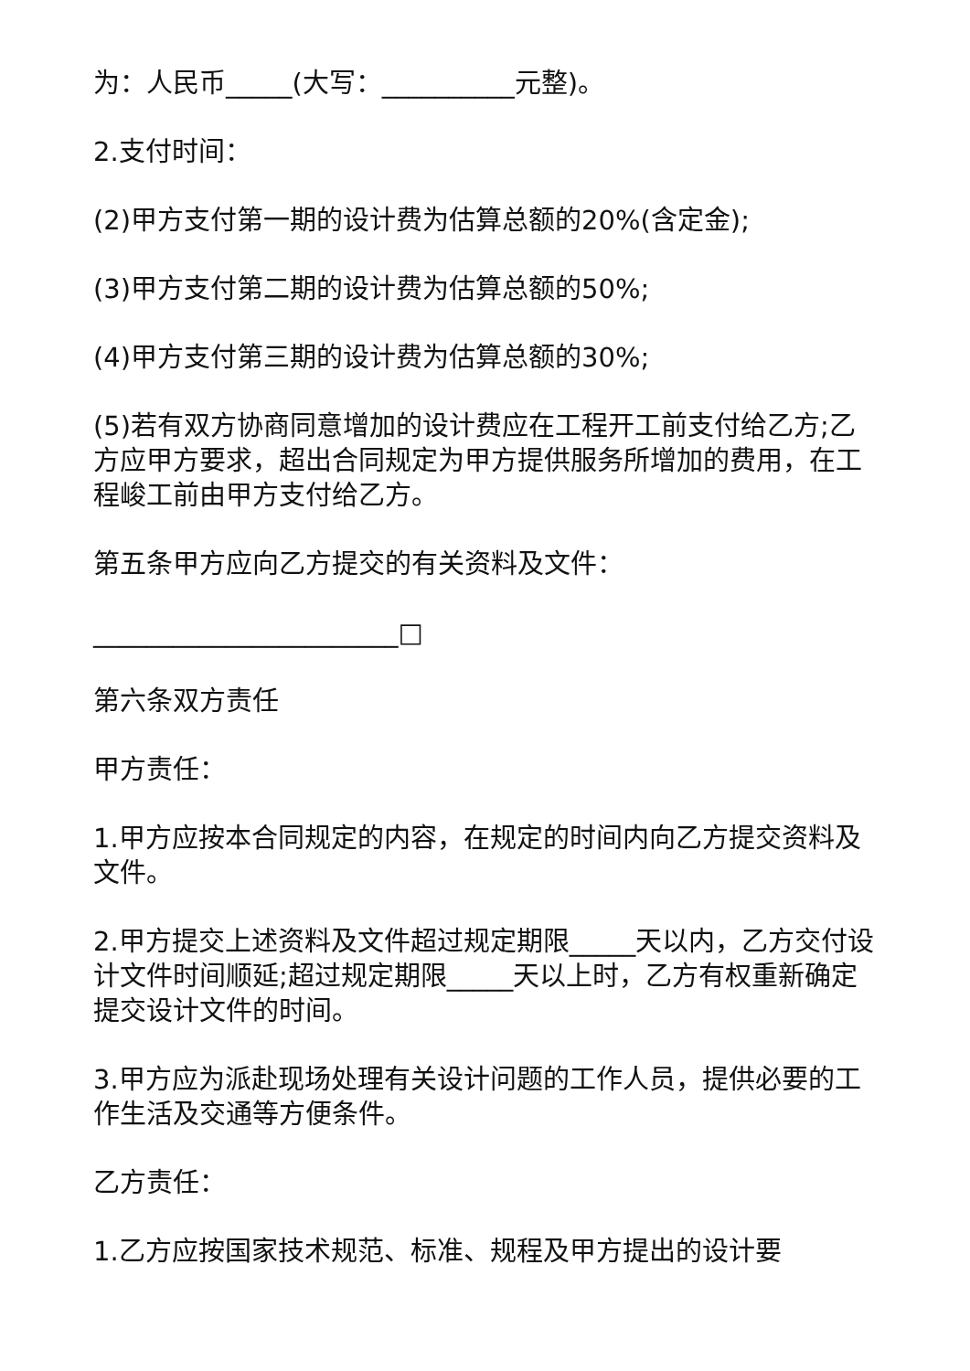为：人民币_____(大写：__________元整)。
2.支付时间：
(2)甲方支付第一期的设计费为估算总额的20%(含定金);
(3)甲方支付第二期的设计费为估算总额的50%;
(4)甲方支付第三期的设计费为估算总额的30%;
(5)若有双方协商同意增加的设计费应在工程开工前支付给乙方;乙方应甲方要求，超出合同规定为甲方提供服务所增加的费用，在工程峻工前由甲方支付给乙方。
第五条甲方应向乙方提交的有关资料及文件：
_______________________□
第六条双方责任
甲方责任：
1.甲方应按本合同规定的内容，在规定的时间内向乙方提交资料及文件。
2.甲方提交上述资料及文件超过规定期限_____天以内，乙方交付设计文件时间顺延;超过规定期限_____天以上时，乙方有权重新确定提交设计文件的时间。
3.甲方应为派赴现场处理有关设计问题的工作人员，提供必要的工作生活及交通等方便条件。
乙方责任：
1.乙方应按国家技术规范、标准、规程及甲方提出的设计要